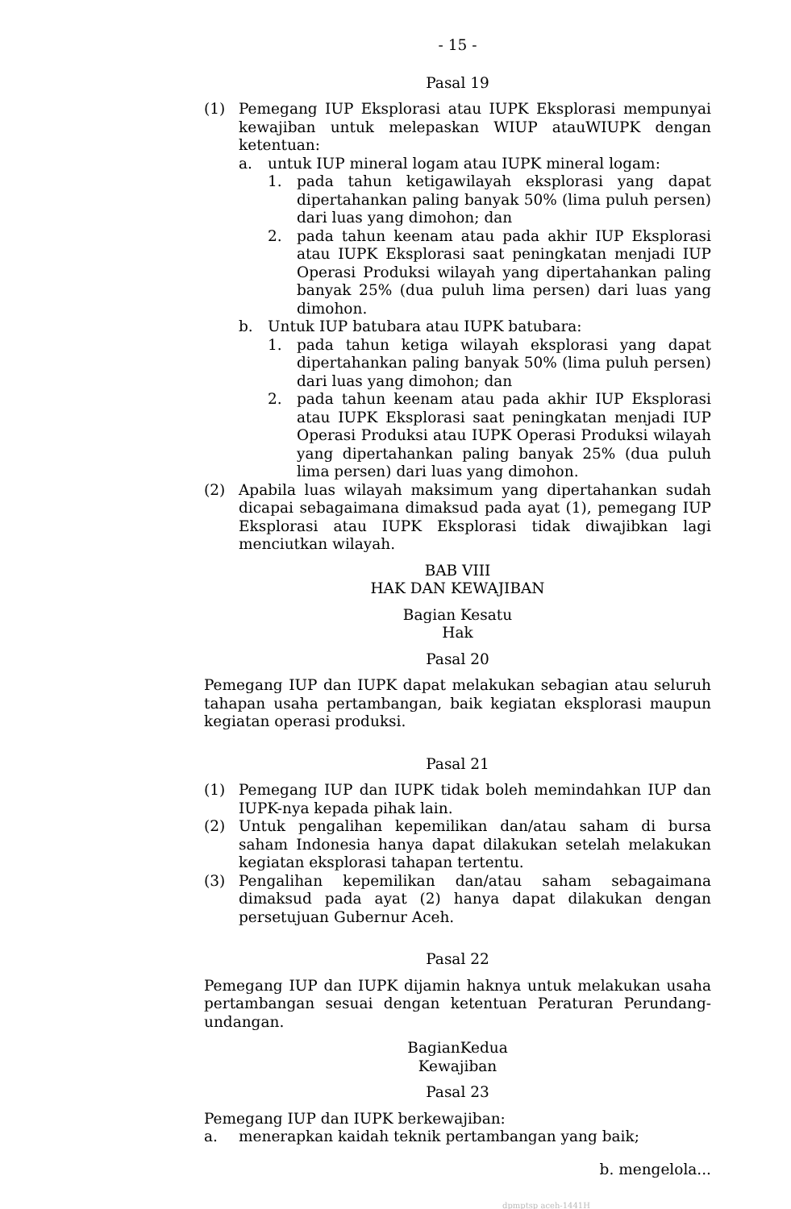- 15 -
Pasal 19
(1) Pemegang IUP Eksplorasi atau IUPK Eksplorasi mempunyai kewajiban untuk melepaskan WIUP atauWIUPK dengan ketentuan:
a. untuk IUP mineral logam atau IUPK mineral logam:
1. pada tahun ketigawilayah eksplorasi yang dapat dipertahankan paling banyak 50% (lima puluh persen) dari luas yang dimohon; dan
2. pada tahun keenam atau pada akhir IUP Eksplorasi atau IUPK Eksplorasi saat peningkatan menjadi IUP Operasi Produksi wilayah yang dipertahankan paling banyak 25% (dua puluh lima persen) dari luas yang dimohon.
b. Untuk IUP batubara atau IUPK batubara:
1. pada tahun ketiga wilayah eksplorasi yang dapat dipertahankan paling banyak 50% (lima puluh persen) dari luas yang dimohon; dan
2. pada tahun keenam atau pada akhir IUP Eksplorasi atau IUPK Eksplorasi saat peningkatan menjadi IUP Operasi Produksi atau IUPK Operasi Produksi wilayah yang dipertahankan paling banyak 25% (dua puluh lima persen) dari luas yang dimohon.
(2) Apabila luas wilayah maksimum yang dipertahankan sudah dicapai sebagaimana dimaksud pada ayat (1), pemegang IUP Eksplorasi atau IUPK Eksplorasi tidak diwajibkan lagi menciutkan wilayah.
BAB VIII
HAK DAN KEWAJIBAN
Bagian Kesatu
Hak
Pasal 20
Pemegang IUP dan IUPK dapat melakukan sebagian atau seluruh tahapan usaha pertambangan, baik kegiatan eksplorasi maupun kegiatan operasi produksi.
Pasal 21
(1) Pemegang IUP dan IUPK tidak boleh memindahkan IUP dan IUPK-nya kepada pihak lain.
(2) Untuk pengalihan kepemilikan dan/atau saham di bursa saham Indonesia hanya dapat dilakukan setelah melakukan kegiatan eksplorasi tahapan tertentu.
(3) Pengalihan kepemilikan dan/atau saham sebagaimana dimaksud pada ayat (2) hanya dapat dilakukan dengan persetujuan Gubernur Aceh.
Pasal 22
Pemegang IUP dan IUPK dijamin haknya untuk melakukan usaha pertambangan sesuai dengan ketentuan Peraturan Perundang-undangan.
BagianKedua
Kewajiban
Pasal 23
Pemegang IUP dan IUPK berkewajiban:
a. menerapkan kaidah teknik pertambangan yang baik;
b. mengelola...
dpmptsp aceh-1441H